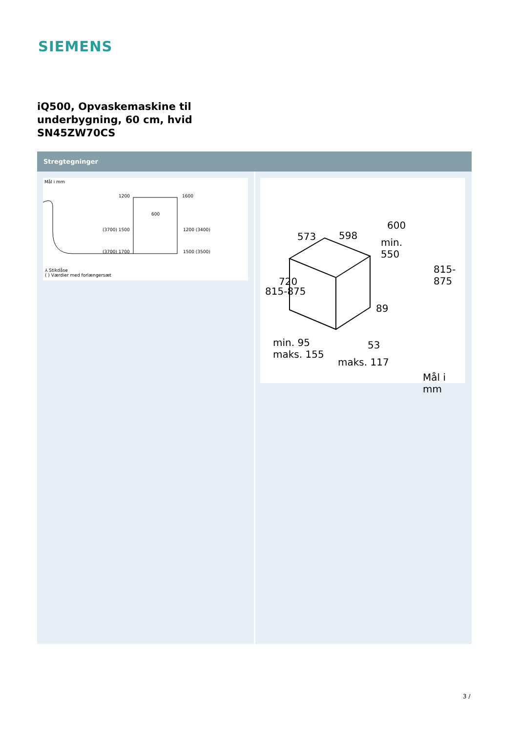SIEMENS
iQ500, Opvaskemaskine til
underbygning, 60 cm, hvid
SN45ZW70CS
Stregtegninger
Mål i mm
1200 1600
600
(3700) 1500 1200 (3400)
(3700) 1700 1500 (3500)
⅄ Stikdåse
( ) Værdier med forlængersæt
573 598
600
min.
550
815-875
720
815-875
89
min. 95
maks. 155
53
maks. 117
Mål i mm
3 /